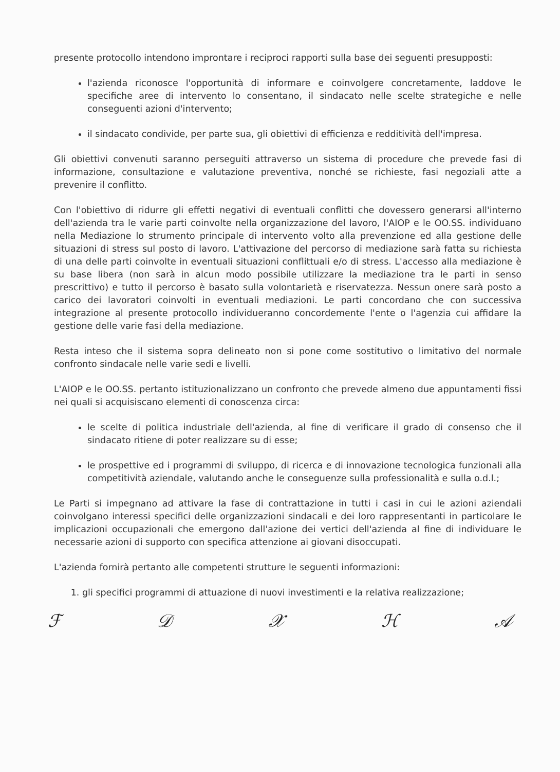presente protocollo intendono improntare i reciproci rapporti sulla base dei seguenti presupposti:
l'azienda riconosce l'opportunità di informare e coinvolgere concretamente, laddove le specifiche aree di intervento lo consentano, il sindacato nelle scelte strategiche e nelle conseguenti azioni d'intervento;
il sindacato condivide, per parte sua, gli obiettivi di efficienza e redditività dell'impresa.
Gli obiettivi convenuti saranno perseguiti attraverso un sistema di procedure che prevede fasi di informazione, consultazione e valutazione preventiva, nonché se richieste, fasi negoziali atte a prevenire il conflitto.
Con l'obiettivo di ridurre gli effetti negativi di eventuali conflitti che dovessero generarsi all'interno dell'azienda tra le varie parti coinvolte nella organizzazione del lavoro, l'AIOP e le OO.SS. individuano nella Mediazione lo strumento principale di intervento volto alla prevenzione ed alla gestione delle situazioni di stress sul posto di lavoro. L'attivazione del percorso di mediazione sarà fatta su richiesta di una delle parti coinvolte in eventuali situazioni conflittuali e/o di stress. L'accesso alla mediazione è su base libera (non sarà in alcun modo possibile utilizzare la mediazione tra le parti in senso prescrittivo) e tutto il percorso è basato sulla volontarietà e riservatezza. Nessun onere sarà posto a carico dei lavoratori coinvolti in eventuali mediazioni. Le parti concordano che con successiva integrazione al presente protocollo individueranno concordemente l'ente o l'agenzia cui affidare la gestione delle varie fasi della mediazione.
Resta inteso che il sistema sopra delineato non si pone come sostitutivo o limitativo del normale confronto sindacale nelle varie sedi e livelli.
L'AIOP e le OO.SS. pertanto istituzionalizzano un confronto che prevede almeno due appuntamenti fissi nei quali si acquisiscano elementi di conoscenza circa:
le scelte di politica industriale dell'azienda, al fine di verificare il grado di consenso che il sindacato ritiene di poter realizzare su di esse;
le prospettive ed i programmi di sviluppo, di ricerca e di innovazione tecnologica funzionali alla competitività aziendale, valutando anche le conseguenze sulla professionalità e sulla o.d.l.;
Le Parti si impegnano ad attivare la fase di contrattazione in tutti i casi in cui le azioni aziendali coinvolgano interessi specifici delle organizzazioni sindacali e dei loro rappresentanti in particolare le implicazioni occupazionali che emergono dall'azione dei vertici dell'azienda al fine di individuare le necessarie azioni di supporto con specifica attenzione ai giovani disoccupati.
L'azienda fornirà pertanto alle competenti strutture le seguenti informazioni:
1. gli specifici programmi di attuazione di nuovi investimenti e la relativa realizzazione;
ℱ𝒟𝒳ℋ𝒜